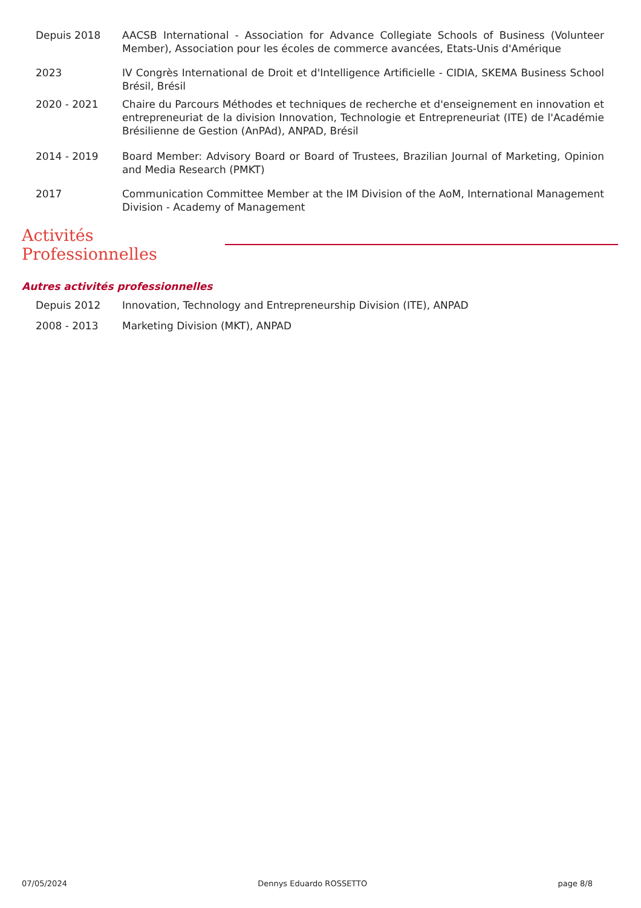Depuis 2018 AACSB International - Association for Advance Collegiate Schools of Business (Volunteer Member), Association pour les écoles de commerce avancées, Etats-Unis d'Amérique
2023 IV Congrès International de Droit et d'Intelligence Artificielle - CIDIA, SKEMA Business School Brésil, Brésil
2020 - 2021 Chaire du Parcours Méthodes et techniques de recherche et d'enseignement en innovation et entrepreneuriat de la division Innovation, Technologie et Entrepreneuriat (ITE) de l'Académie Brésilienne de Gestion (AnPAd), ANPAD, Brésil
2014 - 2019 Board Member: Advisory Board or Board of Trustees, Brazilian Journal of Marketing, Opinion and Media Research (PMKT)
2017 Communication Committee Member at the IM Division of the AoM, International Management Division - Academy of Management
Activités Professionnelles
Autres activités professionnelles
Depuis 2012 Innovation, Technology and Entrepreneurship Division (ITE), ANPAD
2008 - 2013 Marketing Division (MKT), ANPAD
07/05/2024 Dennys Eduardo ROSSETTO page 8/8